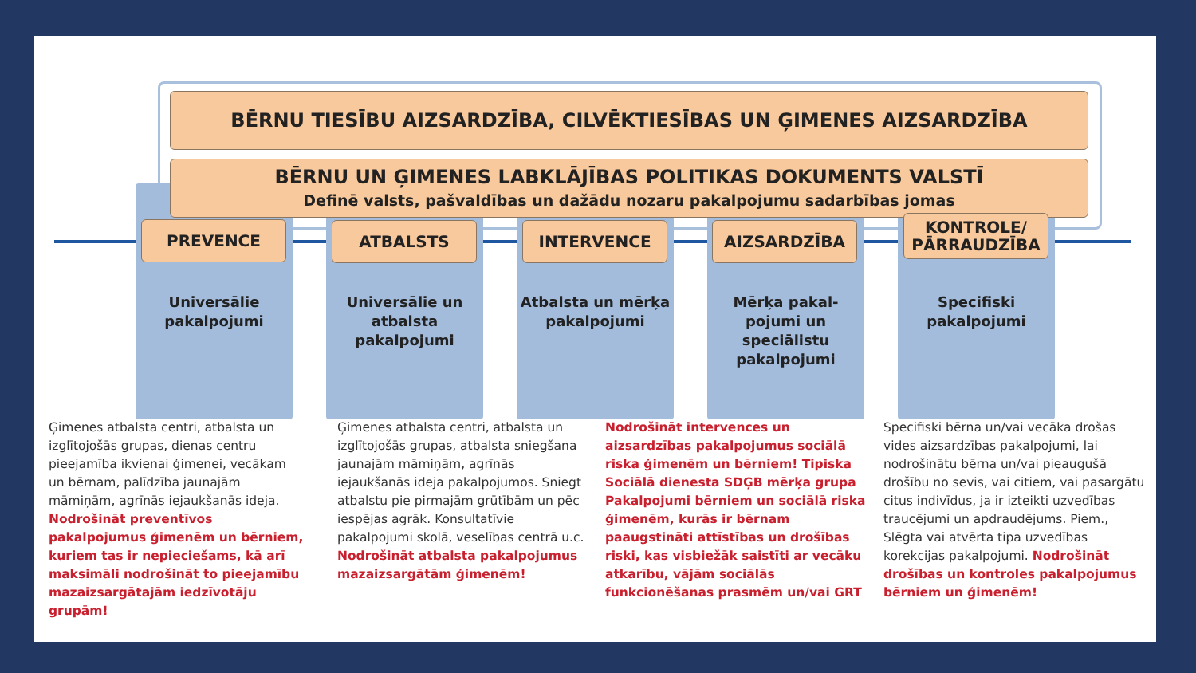BĒRNU TIESĪBU AIZSARDZĪBA, CILVĒKTIESĪBAS UN ĢIMENES AIZSARDZĪBA
BĒRNU UN ĢIMENES LABKLĀJĪBAS POLITIKAS DOKUMENTS VALSTĪ
Definē valsts, pašvaldības un dažādu nozaru pakalpojumu sadarbības jomas
PREVENCE ATBALSTS INTERVENCE AIZSARDZĪBA
KONTROLE/ PĀRRAUDZĪBA
Universālie pakalpojumi
Universālie un atbalsta pakalpojumi
Atbalsta un mērķa pakalpojumi
Mērķa pakal-pojumi un speciālistu pakalpojumi
Specifiski pakalpojumi
Ģimenes atbalsta centri, atbalsta un izglītojošās grupas, dienas centru pieejamība ikvienai ģimenei, vecākam un bērnam, palīdzība jaunajām māmiņām, agrīnās iejaukšanās ideja. Nodrošināt preventīvos pakalpojumus ģimenēm un bērniem, kuriem tas ir nepieciešams, kā arī maksimāli nodrošināt to pieejamību mazaizsargātajām iedzīvotāju grupām!
Ģimenes atbalsta centri, atbalsta un izglītojošās grupas, atbalsta sniegšana jaunajām māmiņām, agrīnās iejaukšanās ideja pakalpojumos. Sniegt atbalstu pie pirmajām grūtībām un pēc iespējas agrāk. Konsultatīvie pakalpojumi skolā, veselības centrā u.c. Nodrošināt atbalsta pakalpojumus mazaizsargātām ģimenēm!
Nodrošināt intervences un aizsardzības pakalpojumus sociālā riska ģimenēm un bērniem! Tipiska Sociālā dienesta SDĢB mērķa grupa Pakalpojumi bērniem un sociālā riska ģimenēm, kurās ir bērnam paaugstināti attīstības un drošības riski, kas visbiežāk saistīti ar vecāku atkarību, vājām sociālās funkcionēšanas prasmēm un/vai GRT
Specifiski bērna un/vai vecāka drošas vides aizsardzības pakalpojumi, lai nodrošinātu bērna un/vai pieaugušā drošību no sevis, vai citiem, vai pasargātu citus indivīdus, ja ir izteikti uzvedības traucējumi un apdraudējums. Piem., Slēgta vai atvērta tipa uzvedības korekcijas pakalpojumi. Nodrošināt drošības un kontroles pakalpojumus bērniem un ģimenēm!